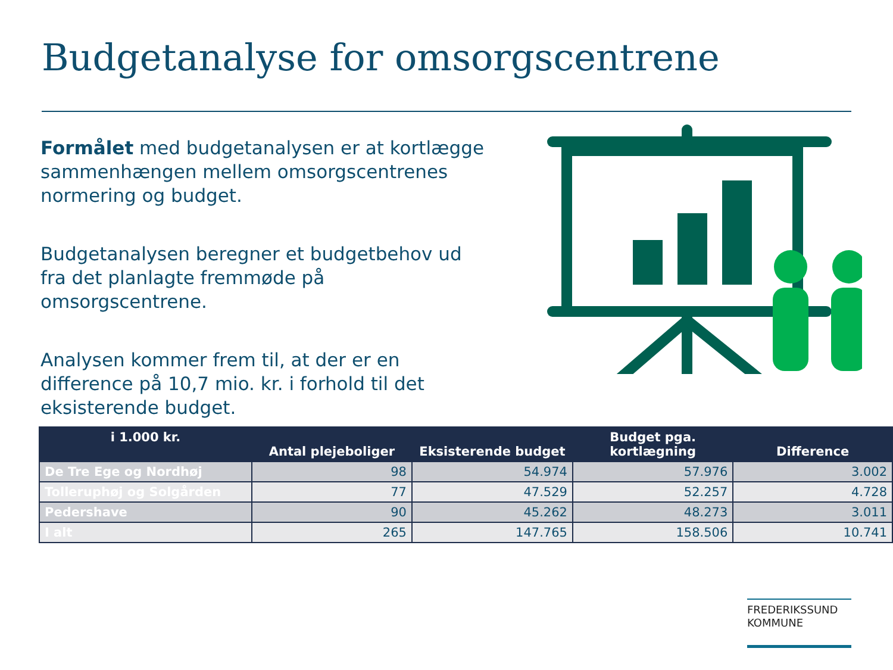Budgetanalyse for omsorgscentrene
Formålet med budgetanalysen er at kortlægge sammenhængen mellem omsorgscentrenes normering og budget.
Budgetanalysen beregner et budgetbehov ud fra det planlagte fremmøde på omsorgscentrene.
Analysen kommer frem til, at der er en difference på 10,7 mio. kr. i forhold til det eksisterende budget.
| i 1.000 kr. | Antal plejeboliger | Eksisterende budget | Budget pga. kortlægning | Difference |
| --- | --- | --- | --- | --- |
| De Tre Ege og Nordhøj | 98 | 54.974 | 57.976 | 3.002 |
| Tolleruphøj og Solgården | 77 | 47.529 | 52.257 | 4.728 |
| Pedershave | 90 | 45.262 | 48.273 | 3.011 |
| I alt | 265 | 147.765 | 158.506 | 10.741 |
FREDERIKSSUND
KOMMUNE